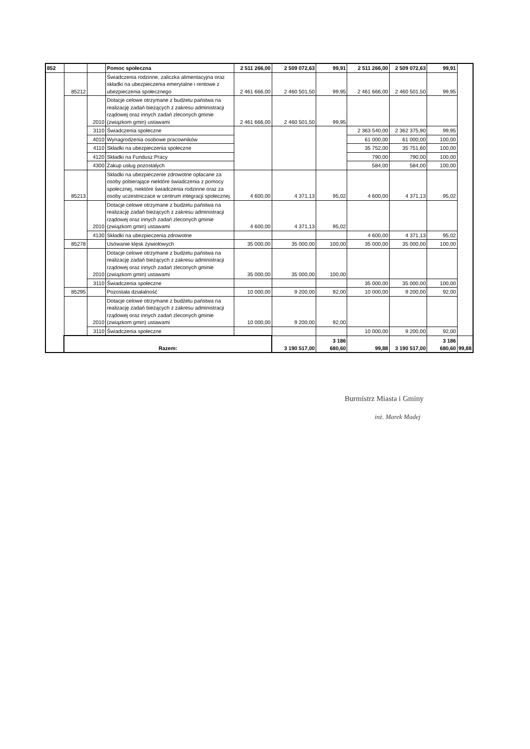| 852 | | | Pomoc społeczna | 2 511 266,00 | 2 509 072,63 | 99,91 | 2 511 266,00 | 2 509 072,63 | 99,91 | |
| | 85212 | | Świadczenia rodzinne, zaliczka alimentacyjna oraz składki na ubezpieczenia emerytalne i rentowe z ubezpieczenia społecznego | 2 461 666,00 | 2 460 501,50 | 99,95 | 2 461 666,00 | 2 460 501,50 | 99,95 | |
| | | 2010 | Dotacje celowe otrzymane z budżetu państwa na realizację zadań bieżących z zakresu administracji rządowej oraz innych zadań zleconych gminie (związkom gmin) ustawami | 2 461 666,00 | 2 460 501,50 | 99,95 | | | | |
| | | 3110 | Świadczenia społeczne | | | | 2 363 540,00 | 2 362 375,90 | 99,95 | |
| | | 4010 | Wynagrodzenia osobowe pracowników | | | | 61 000,00 | 61 000,00 | 100,00 | |
| | | 4110 | Składki na ubezpieczenia społeczne | | | | 35 752,00 | 35 751,60 | 100,00 | |
| | | 4120 | Składki na Fundusz Pracy | | | | 790,00 | 790,00 | 100,00 | |
| | | 4300 | Zakup usług pozostałych | | | | 584,00 | 584,00 | 100,00 | |
| | 85213 | | Składki na ubezpieczenie zdrowotne opłacane za osoby pobierające niektóre świadczenia z pomocy społecznej, niektóre świadczenia rodzinne oraz za osoby uczestniczace w centrum integracji społecznej. | 4 600,00 | 4 371,13 | 95,02 | 4 600,00 | 4 371,13 | 95,02 | |
| | | 2010 | Dotacje celowe otrzymane z budżetu państwa na realizację zadań bieżących z zakresu administracji rządowej oraz innych zadań zleconych gminie (związkom gmin) ustawami | 4 600,00 | 4 371,13 | 95,02 | | | | |
| | | 4130 | Składki na ubezpieczenia zdrowotne | | | | 4 600,00 | 4 371,13 | 95,02 | |
| | 85278 | | Usówanie klęsk żywiołowych | 35 000,00 | 35 000,00 | 100,00 | 35 000,00 | 35 000,00 | 100,00 | |
| | | 2010 | Dotacje celowe otrzymane z budżetu państwa na realizację zadań bieżących z zakresu administracji rządowej oraz innych zadań zleconych gminie (związkom gmin) ustawami | 35 000,00 | 35 000,00 | 100,00 | | | | |
| | | 3110 | Świadczenia społeczne | | | | 35 000,00 | 35 000,00 | 100,00 | |
| | 85295 | | Pozostała działalność | 10 000,00 | 9 200,00 | 92,00 | 10 000,00 | 9 200,00 | 92,00 | |
| | | 2010 | Dotacje celowe otrzymane z budżetu państwa na realizację zadań bieżących z zakresu administracji rządowej oraz innych zadań zleconych gminie (związkom gmin) ustawami | 10 000,00 | 9 200,00 | 92,00 | | | | |
| | | 3110 | Świadczenia społeczne | | | | 10 000,00 | 9 200,00 | 92,00 | |
| | Razem: | | | | 3 190 517,00 | 3 186 680,60 | 99,88 | 3 190 517,00 | 3 186 680,60 | 99,88 |
Burmistrz Miasta i Gminy
inż. Marek Madej